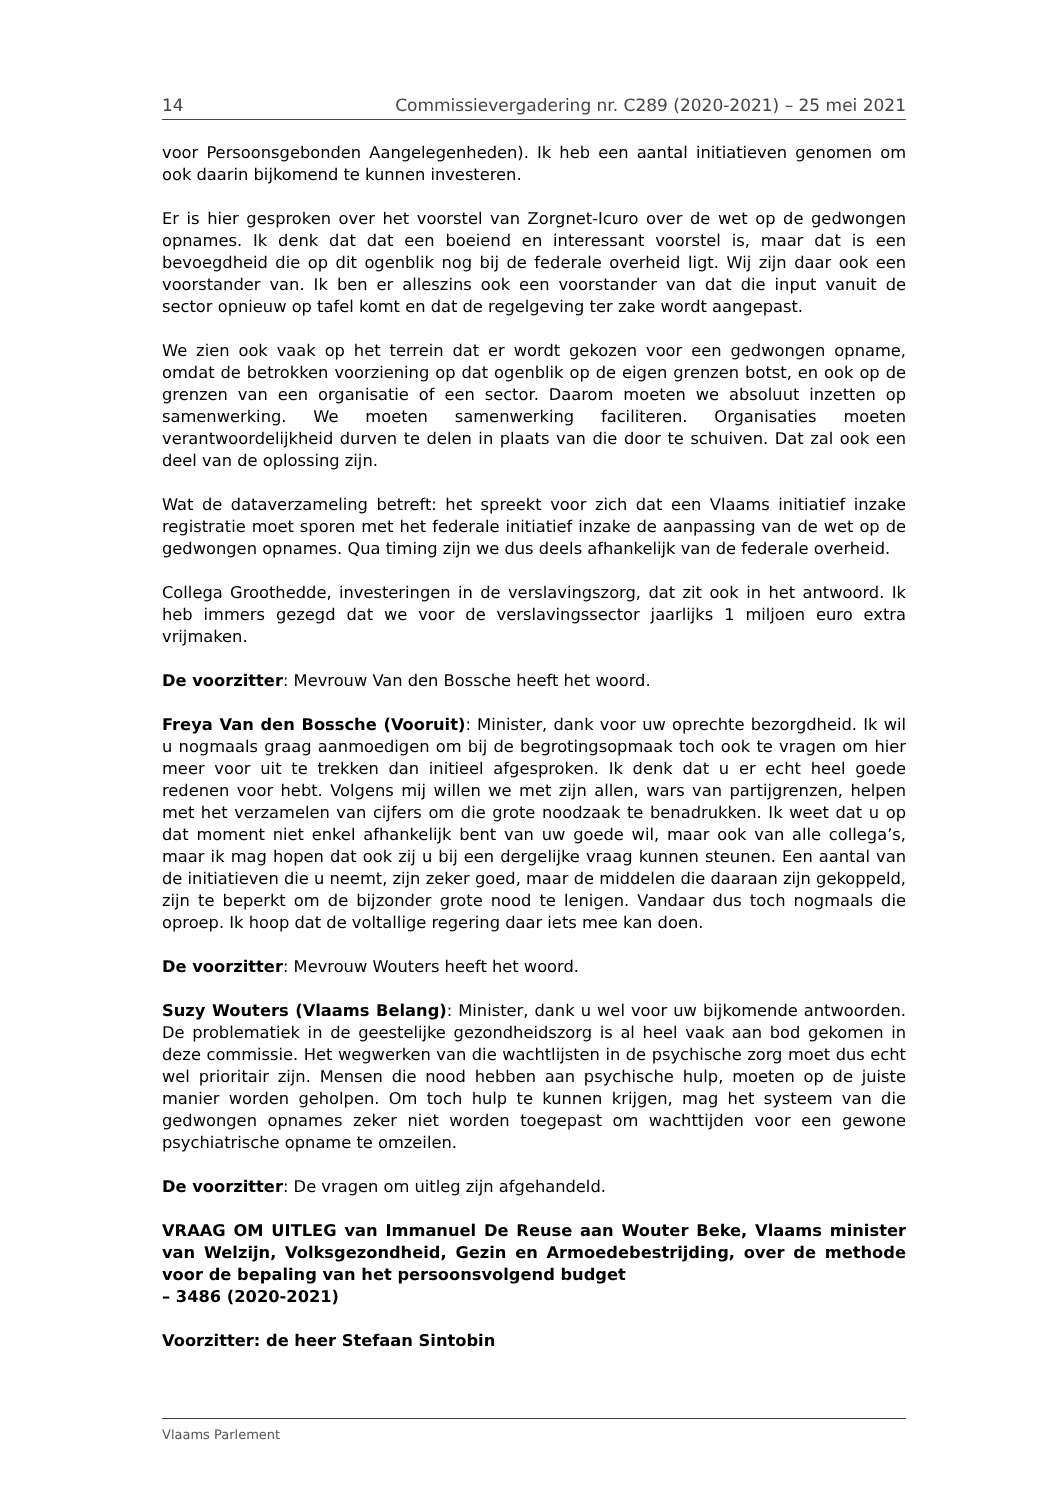14 Commissievergadering nr. C289 (2020-2021) – 25 mei 2021
voor Persoonsgebonden Aangelegenheden). Ik heb een aantal initiatieven genomen om ook daarin bijkomend te kunnen investeren.
Er is hier gesproken over het voorstel van Zorgnet-Icuro over de wet op de gedwongen opnames. Ik denk dat dat een boeiend en interessant voorstel is, maar dat is een bevoegdheid die op dit ogenblik nog bij de federale overheid ligt. Wij zijn daar ook een voorstander van. Ik ben er alleszins ook een voorstander van dat die input vanuit de sector opnieuw op tafel komt en dat de regelgeving ter zake wordt aangepast.
We zien ook vaak op het terrein dat er wordt gekozen voor een gedwongen opname, omdat de betrokken voorziening op dat ogenblik op de eigen grenzen botst, en ook op de grenzen van een organisatie of een sector. Daarom moeten we absoluut inzetten op samenwerking. We moeten samenwerking faciliteren. Organisaties moeten verantwoordelijkheid durven te delen in plaats van die door te schuiven. Dat zal ook een deel van de oplossing zijn.
Wat de dataverzameling betreft: het spreekt voor zich dat een Vlaams initiatief inzake registratie moet sporen met het federale initiatief inzake de aanpassing van de wet op de gedwongen opnames. Qua timing zijn we dus deels afhankelijk van de federale overheid.
Collega Groothedde, investeringen in de verslavingszorg, dat zit ook in het antwoord. Ik heb immers gezegd dat we voor de verslavingssector jaarlijks 1 miljoen euro extra vrijmaken.
De voorzitter: Mevrouw Van den Bossche heeft het woord.
Freya Van den Bossche (Vooruit): Minister, dank voor uw oprechte bezorgdheid. Ik wil u nogmaals graag aanmoedigen om bij de begrotingsopmaak toch ook te vragen om hier meer voor uit te trekken dan initieel afgesproken. Ik denk dat u er echt heel goede redenen voor hebt. Volgens mij willen we met zijn allen, wars van partijgrenzen, helpen met het verzamelen van cijfers om die grote noodzaak te benadrukken. Ik weet dat u op dat moment niet enkel afhankelijk bent van uw goede wil, maar ook van alle collega’s, maar ik mag hopen dat ook zij u bij een dergelijke vraag kunnen steunen. Een aantal van de initiatieven die u neemt, zijn zeker goed, maar de middelen die daaraan zijn gekoppeld, zijn te beperkt om de bijzonder grote nood te lenigen. Vandaar dus toch nogmaals die oproep. Ik hoop dat de voltallige regering daar iets mee kan doen.
De voorzitter: Mevrouw Wouters heeft het woord.
Suzy Wouters (Vlaams Belang): Minister, dank u wel voor uw bijkomende antwoorden. De problematiek in de geestelijke gezondheidszorg is al heel vaak aan bod gekomen in deze commissie. Het wegwerken van die wachtlijsten in de psychische zorg moet dus echt wel prioritair zijn. Mensen die nood hebben aan psychische hulp, moeten op de juiste manier worden geholpen. Om toch hulp te kunnen krijgen, mag het systeem van die gedwongen opnames zeker niet worden toegepast om wachttijden voor een gewone psychiatrische opname te omzeilen.
De voorzitter: De vragen om uitleg zijn afgehandeld.
VRAAG OM UITLEG van Immanuel De Reuse aan Wouter Beke, Vlaams minister van Welzijn, Volksgezondheid, Gezin en Armoedebestrijding, over de methode voor de bepaling van het persoonsvolgend budget
– 3486 (2020-2021)
Voorzitter: de heer Stefaan Sintobin
Vlaams Parlement